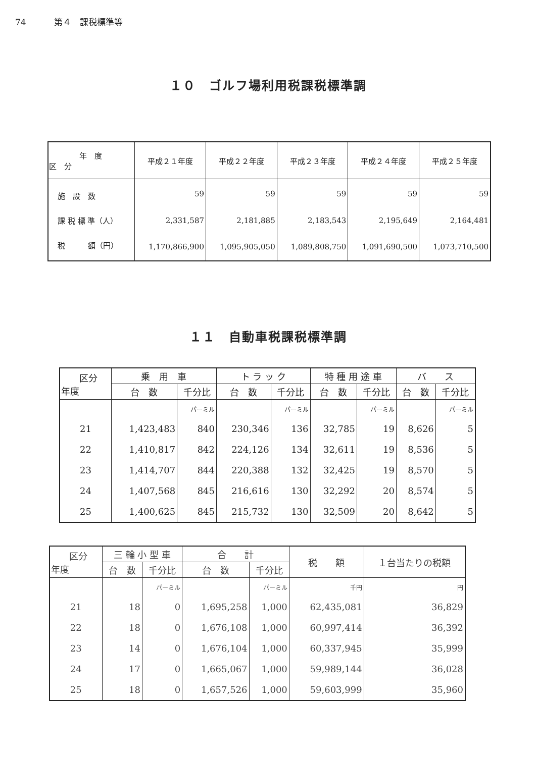74 第４　課税標準等
１０　ゴルフ場利用税課税標準調
| 年 度 区 分 | 平成２１年度 | 平成２２年度 | 平成２３年度 | 平成２４年度 | 平成２５年度 |
| --- | --- | --- | --- | --- | --- |
| 施 設 数 | 59 | 59 | 59 | 59 | 59 |
| 課 税 標 準（人） | 2,331,587 | 2,181,885 | 2,183,543 | 2,195,649 | 2,164,481 |
| 税 額（円） | 1,170,866,900 | 1,095,905,050 | 1,089,808,750 | 1,091,690,500 | 1,073,710,500 |
１１　自動車税課税標準調
| 区分 年度 | 乗 用 車 | | ト ラ ッ ク | | 特 種 用 途 車 | | バ ス | |
| --- | --- | --- | --- | --- | --- | --- | --- | --- |
| | 台 数 | 千分比 | 台 数 | 千分比 | 台 数 | 千分比 | 台 数 | 千分比 |
| | | パーミル | | パーミル | | パーミル | | パーミル |
| 21 | 1,423,483 | 840 | 230,346 | 136 | 32,785 | 19 | 8,626 | 5 |
| 22 | 1,410,817 | 842 | 224,126 | 134 | 32,611 | 19 | 8,536 | 5 |
| 23 | 1,414,707 | 844 | 220,388 | 132 | 32,425 | 19 | 8,570 | 5 |
| 24 | 1,407,568 | 845 | 216,616 | 130 | 32,292 | 20 | 8,574 | 5 |
| 25 | 1,400,625 | 845 | 215,732 | 130 | 32,509 | 20 | 8,642 | 5 |
| 区分 年度 | 三 輪 小 型 車 | | 合 計 | | 税 額 | １台当たりの税額 |
| --- | --- | --- | --- | --- | --- | --- |
| | 台 数 | 千分比 | 台 数 | 千分比 | | |
| | | パーミル | | パーミル | 千円 | 円 |
| 21 | 18 | 0 | 1,695,258 | 1,000 | 62,435,081 | 36,829 |
| 22 | 18 | 0 | 1,676,108 | 1,000 | 60,997,414 | 36,392 |
| 23 | 14 | 0 | 1,676,104 | 1,000 | 60,337,945 | 35,999 |
| 24 | 17 | 0 | 1,665,067 | 1,000 | 59,989,144 | 36,028 |
| 25 | 18 | 0 | 1,657,526 | 1,000 | 59,603,999 | 35,960 |